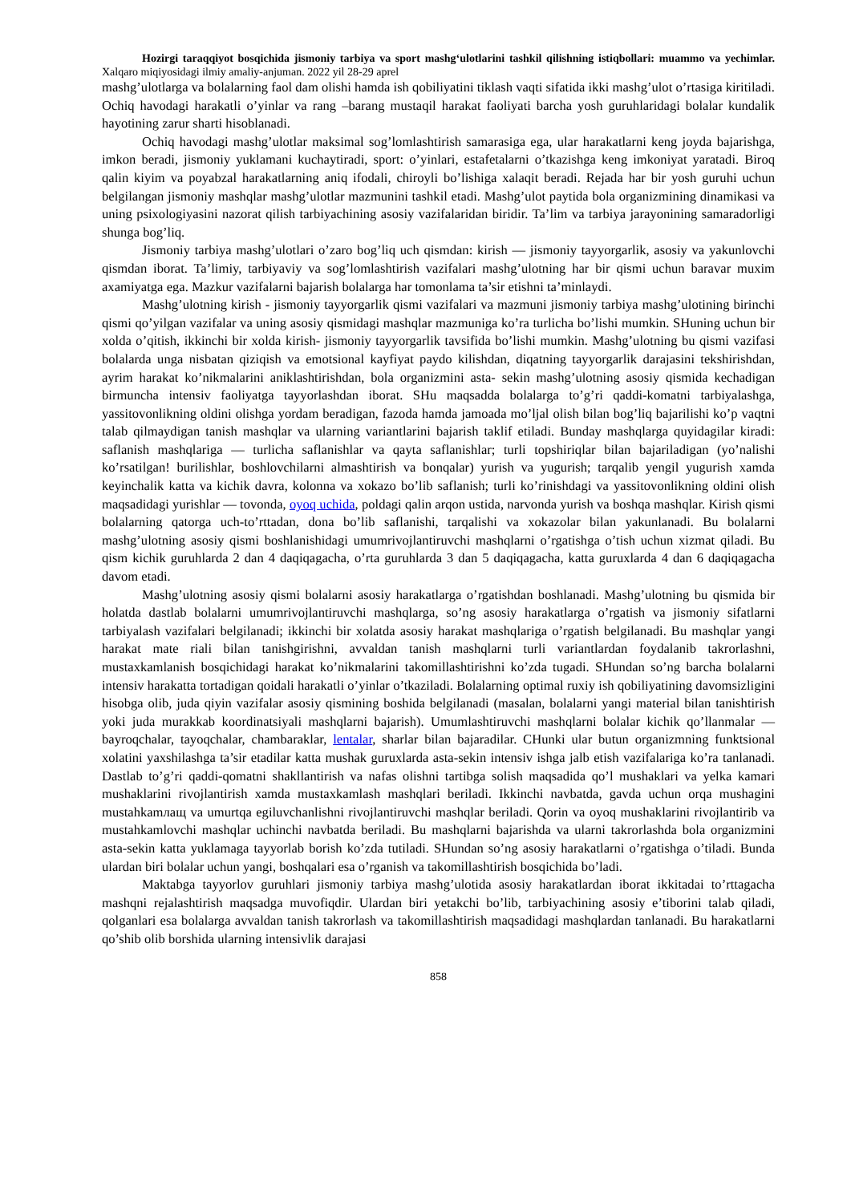Hozirgi taraqqiyot bosqichida jismoniy tarbiya va sport mashg‘ulotlarini tashkil qilishning istiqbollari: muammo va yechimlar. Xalqaro miqiyosidagi ilmiy amaliy-anjuman. 2022 yil 28-29 aprel
mashg’ulotlarga va bolalarning faol dam olishi hamda ish qobiliyatini tiklash vaqti sifatida ikki mashg’ulot o’rtasiga kiritiladi. Ochiq havodagi harakatli o’yinlar va rang –barang mustaqil harakat faoliyati barcha yosh guruhlaridagi bolalar kundalik hayotining zarur sharti hisoblanadi.
Ochiq havodagi mashg’ulotlar maksimal sog’lomlashtirish samarasiga ega, ular harakatlarni keng joyda bajarishga, imkon beradi, jismoniy yuklamani kuchaytiradi, sport: o’yinlari, estafetalarni o’tkazishga keng imkoniyat yaratadi. Biroq qalin kiyim va poyabzal harakatlarning aniq ifodali, chiroyli bo’lishiga xalaqit beradi. Rejada har bir yosh guruhi uchun belgilangan jismoniy mashqlar mashg’ulotlar mazmunini tashkil etadi. Mashg’ulot paytida bola organizmining dinamikasi va uning psixologiyasini nazorat qilish tarbiyachining asosiy vazifalaridan biridir. Ta’lim va tarbiya jarayonining samaradorligi shunga bog’liq.
Jismoniy tarbiya mashg’ulotlari o’zaro bog’liq uch qismdan: kirish — jismoniy tayyorgarlik, asosiy va yakunlovchi qismdan iborat. Ta’limiy, tarbiyaviy va sog’lomlashtirish vazifalari mashg’ulotning har bir qismi uchun baravar muxim axamiyatga ega. Mazkur vazifalarni bajarish bolalarga har tomonlama ta’sir etishni ta’minlaydi.
Mashg’ulotning kirish - jismoniy tayyorgarlik qismi vazifalari va mazmuni jismoniy tarbiya mashg’ulotining birinchi qismi qo’yilgan vazifalar va uning asosiy qismidagi mashqlar mazmuniga ko’ra turlicha bo’lishi mumkin. SHuning uchun bir xolda o’qitish, ikkinchi bir xolda kirish- jismoniy tayyorgarlik tavsifida bo’lishi mumkin. Mashg’ulotning bu qismi vazifasi bolalarda unga nisbatan qiziqish va emotsional kayfiyat paydo kilishdan, diqatning tayyorgarlik darajasini tekshirishdan, ayrim harakat ko’nikmalarini aniklashtirishdan, bola organizmini asta- sekin mashg’ulotning asosiy qismida kechadigan birmuncha intensiv faoliyatga tayyorlashdan iborat. SHu maqsadda bolalarga to’g’ri qaddi-komatni tarbiyalashga, yassitovonlikning oldini olishga yordam beradigan, fazoda hamda jamoada mo’ljal olish bilan bog’liq bajarilishi ko’p vaqtni talab qilmaydigan tanish mashqlar va ularning variantlarini bajarish taklif etiladi. Bunday mashqlarga quyidagilar kiradi: saflanish mashqlariga — turlicha saflanishlar va qayta saflanishlar; turli topshiriqlar bilan bajariladigan (yo’nalishi ko’rsatilgan! burilishlar, boshlovchilarni almashtirish va bonqalar) yurish va yugurish; tarqalib yengil yugurish xamda keyinchalik katta va kichik davra, kolonna va xokazo bo’lib saflanish; turli ko’rinishdagi va yassitovonlikning oldini olish maqsadidagi yurishlar — tovonda, oyoq uchida, poldagi qalin arqon ustida, narvonda yurish va boshqa mashqlar. Kirish qismi bolalarning qatorga uch-to’rttadan, dona bo’lib saflanishi, tarqalishi va xokazolar bilan yakunlanadi. Bu bolalarni mashg’ulotning asosiy qismi boshlanishidagi umumrivojlantiruvchi mashqlarni o’rgatishga o’tish uchun xizmat qiladi. Bu qism kichik guruhlarda 2 dan 4 daqiqagacha, o’rta guruhlarda 3 dan 5 daqiqagacha, katta guruxlarda 4 dan 6 daqiqagacha davom etadi.
Mashg’ulotning asosiy qismi bolalarni asosiy harakatlarga o’rgatishdan boshlanadi. Mashg’ulotning bu qismida bir holatda dastlab bolalarni umumrivojlantiruvchi mashqlarga, so’ng asosiy harakatlarga o’rgatish va jismoniy sifatlarni tarbiyalash vazifalari belgilanadi; ikkinchi bir xolatda asosiy harakat mashqlariga o’rgatish belgilanadi. Bu mashqlar yangi harakat mate riali bilan tanishgirishni, avvaldan tanish mashqlarni turli variantlardan foydalanib takrorlashni, mustaxkamlanish bosqichidagi harakat ko’nikmalarini takomillashtirishni ko’zda tugadi. SHundan so’ng barcha bolalarni intensiv harakatta tortadigan qoidali harakatli o’yinlar o’tkaziladi. Bolalarning optimal ruxiy ish qobiliyatining davomsizligini hisobga olib, juda qiyin vazifalar asosiy qismining boshida belgilanadi (masalan, bolalarni yangi material bilan tanishtirish yoki juda murakkab koordinatsiyali mashqlarni bajarish). Umumlashtiruvchi mashqlarni bolalar kichik qo’llanmalar — bayroqchalar, tayoqchalar, chambaraklar, lentalar, sharlar bilan bajaradilar. CHunki ular butun organizmning funktsional xolatini yaxshilashga ta’sir etadilar katta mushak guruxlarda asta-sekin intensiv ishga jalb etish vazifalariga ko’ra tanlanadi. Dastlab to’g’ri qaddi-qomatni shakllantirish va nafas olishni tartibga solish maqsadida qo’l mushaklari va yelka kamari mushaklarini rivojlantirish xamda mustaxkamlash mashqlari beriladi. Ikkinchi navbatda, gavda uchun orqa mushagini mustahkamлащ va umurtqa egiluvchanlishni rivojlantiruvchi mashqlar beriladi. Qorin va oyoq mushaklarini rivojlantirib va mustahkamlovchi mashqlar uchinchi navbatda beriladi. Bu mashqlarni bajarishda va ularni takrorlashda bola organizmini asta-sekin katta yuklamaga tayyorlab borish ko’zda tutiladi. SHundan so’ng asosiy harakatlarni o’rgatishga o’tiladi. Bunda ulardan biri bolalar uchun yangi, boshqalari esa o’rganish va takomillashtirish bosqichida bo’ladi.
Maktabga tayyorlov guruhlari jismoniy tarbiya mashg’ulotida asosiy harakatlardan iborat ikkitadai to’rttagacha mashqni rejalashtirish maqsadga muvofiqdir. Ulardan biri yetakchi bo’lib, tarbiyachining asosiy e’tiborini talab qiladi, qolganlari esa bolalarga avvaldan tanish takrorlash va takomillashtirish maqsadidagi mashqlardan tanlanadi. Bu harakatlarni qo’shib olib borshida ularning intensivlik darajasi
858